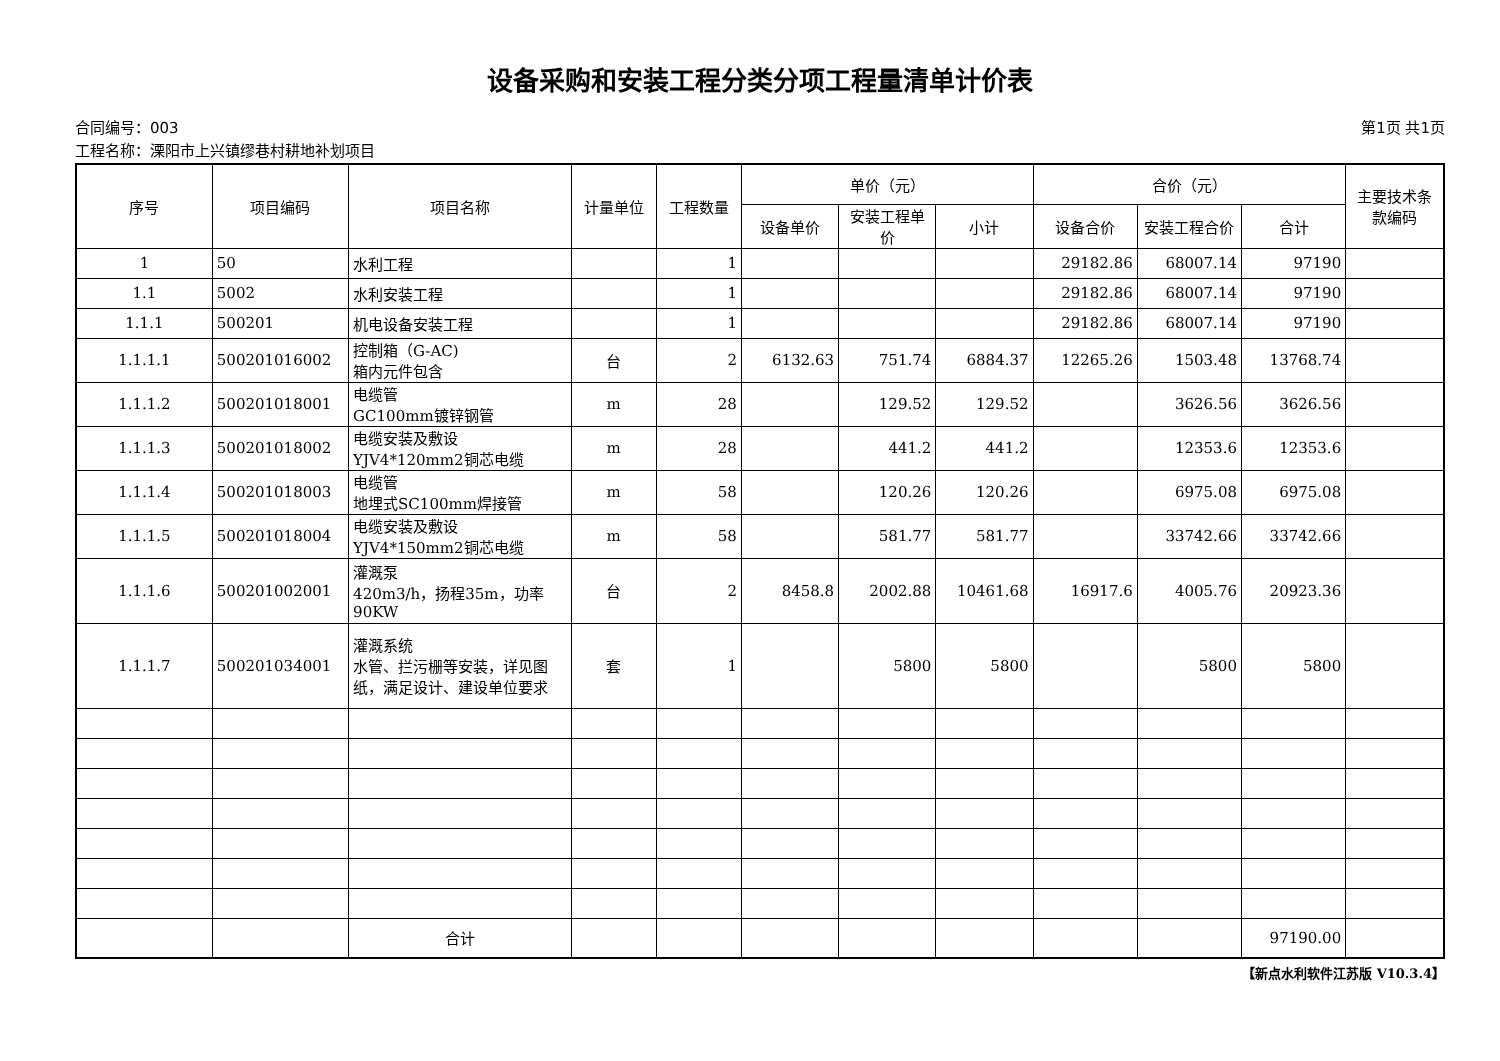设备采购和安装工程分类分项工程量清单计价表
合同编号：003 第1页 共1页
工程名称：溧阳市上兴镇缪巷村耕地补划项目
| 序号 | 项目编码 | 项目名称 | 计量单位 | 工程数量 | 单价（元） | | | 合价（元） | | | 主要技术条款编码 |
| --- | --- | --- | --- | --- | --- | --- | --- | --- | --- | --- | --- |
| | | | | | 设备单价 | 安装工程单价 | 小计 | 设备合价 | 安装工程合价 | 合计 | |
| 1 | 50 | 水利工程 | | 1 | | | | 29182.86 | 68007.14 | 97190 | |
| 1.1 | 5002 | 水利安装工程 | | 1 | | | | 29182.86 | 68007.14 | 97190 | |
| 1.1.1 | 500201 | 机电设备安装工程 | | 1 | | | | 29182.86 | 68007.14 | 97190 | |
| 1.1.1.1 | 500201016002 | 控制箱（G-AC) 箱内元件包含 | 台 | 2 | 6132.63 | 751.74 | 6884.37 | 12265.26 | 1503.48 | 13768.74 | |
| 1.1.1.2 | 500201018001 | 电缆管 GC100mm镀锌钢管 | m | 28 | | 129.52 | 129.52 | | 3626.56 | 3626.56 | |
| 1.1.1.3 | 500201018002 | 电缆安装及敷设 YJV4*120mm2铜芯电缆 | m | 28 | | 441.2 | 441.2 | | 12353.6 | 12353.6 | |
| 1.1.1.4 | 500201018003 | 电缆管 地埋式SC100mm焊接管 | m | 58 | | 120.26 | 120.26 | | 6975.08 | 6975.08 | |
| 1.1.1.5 | 500201018004 | 电缆安装及敷设 YJV4*150mm2铜芯电缆 | m | 58 | | 581.77 | 581.77 | | 33742.66 | 33742.66 | |
| 1.1.1.6 | 500201002001 | 灌溉泵 420m3/h，扬程35m，功率90KW | 台 | 2 | 8458.8 | 2002.88 | 10461.68 | 16917.6 | 4005.76 | 20923.36 | |
| 1.1.1.7 | 500201034001 | 灌溉系统 水管、拦污栅等安装，详见图纸，满足设计、建设单位要求 | 套 | 1 | | 5800 | 5800 | | 5800 | 5800 | |
| | | 合计 | | | | | | | | 97190.00 | |
【新点水利软件江苏版 V10.3.4】